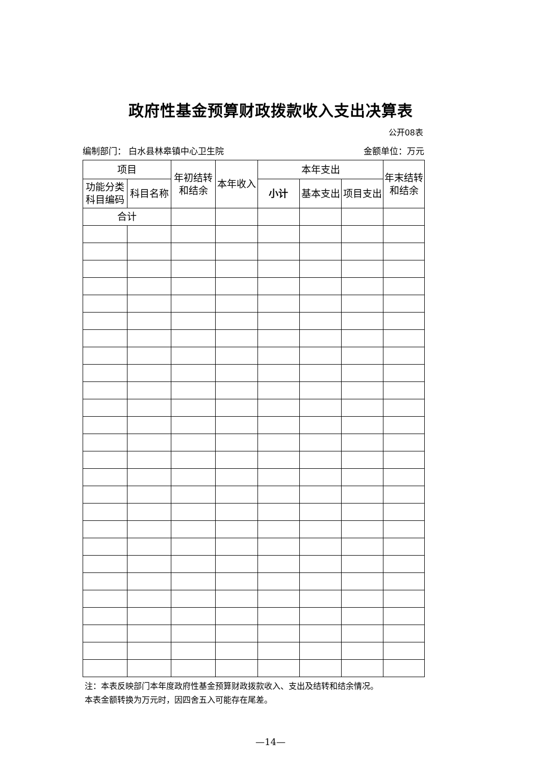政府性基金预算财政拨款收入支出决算表
公开08表
编制部门： 白水县林皋镇中心卫生院 金额单位：万元
| 项目 | | 年初结转和结余 | 本年收入 | 本年支出 | | | 年末结转 和结余 |
| --- | --- | --- | --- | --- | --- | --- | --- |
| 功能分类科目编码 | 科目名称 | | | 小计 | 基本支出 | 项目支出 | |
| 合计 | | | | | | | |
注：本表反映部门本年度政府性基金预算财政拨款收入、支出及结转和结余情况。
本表金额转换为万元时，因四舍五入可能存在尾差。
—14—